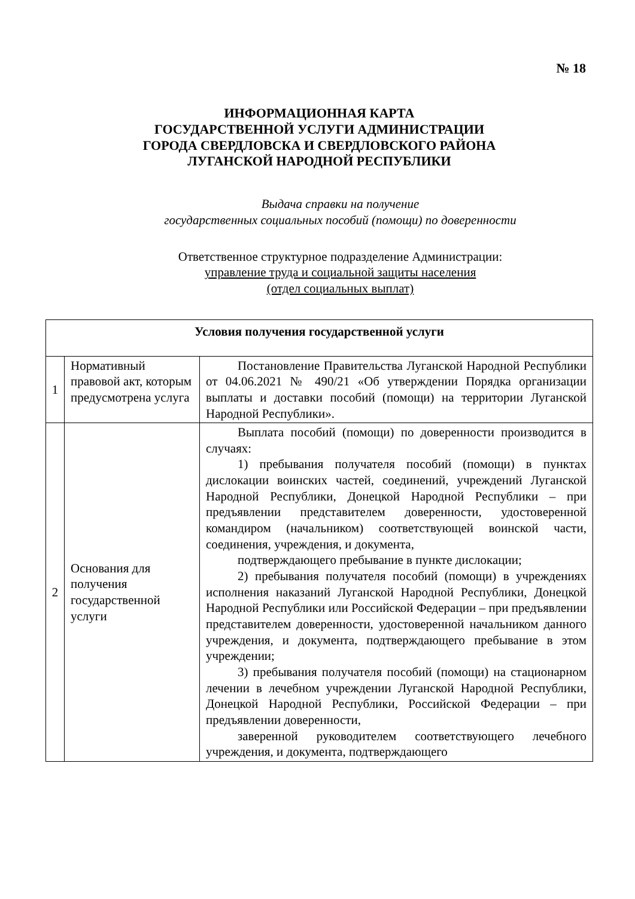№ 18
ИНФОРМАЦИОННАЯ КАРТА
ГОСУДАРСТВЕННОЙ УСЛУГИ АДМИНИСТРАЦИИ
ГОРОДА СВЕРДЛОВСКА И СВЕРДЛОВСКОГО РАЙОНА
ЛУГАНСКОЙ НАРОДНОЙ РЕСПУБЛИКИ
Выдача справки на получение
государственных социальных пособий (помощи) по доверенности
Ответственное структурное подразделение Администрации:
управление труда и социальной защиты населения
(отдел социальных выплат)
| Условия получения государственной услуги | | |
| --- | --- | --- |
| 1 | Нормативный правовой акт, которым предусмотрена услуга | Постановление Правительства Луганской Народной Республики от 04.06.2021 № 490/21 «Об утверждении Порядка организации выплаты и доставки пособий (помощи) на территории Луганской Народной Республики». |
| 2 | Основания для получения государственной услуги | Выплата пособий (помощи) по доверенности производится в случаях: 1) пребывания получателя пособий (помощи) в пунктах дислокации воинских частей, соединений, учреждений Луганской Народной Республики, Донецкой Народной Республики – при предъявлении представителем доверенности, удостоверенной командиром (начальником) соответствующей воинской части, соединения, учреждения, и документа, подтверждающего пребывание в пункте дислокации; 2) пребывания получателя пособий (помощи) в учреждениях исполнения наказаний Луганской Народной Республики, Донецкой Народной Республики или Российской Федерации – при предъявлении представителем доверенности, удостоверенной начальником данного учреждения, и документа, подтверждающего пребывание в этом учреждении; 3) пребывания получателя пособий (помощи) на стационарном лечении в лечебном учреждении Луганской Народной Республики, Донецкой Народной Республики, Российской Федерации – при предъявлении доверенности, заверенной руководителем соответствующего лечебного учреждения, и документа, подтверждающего |